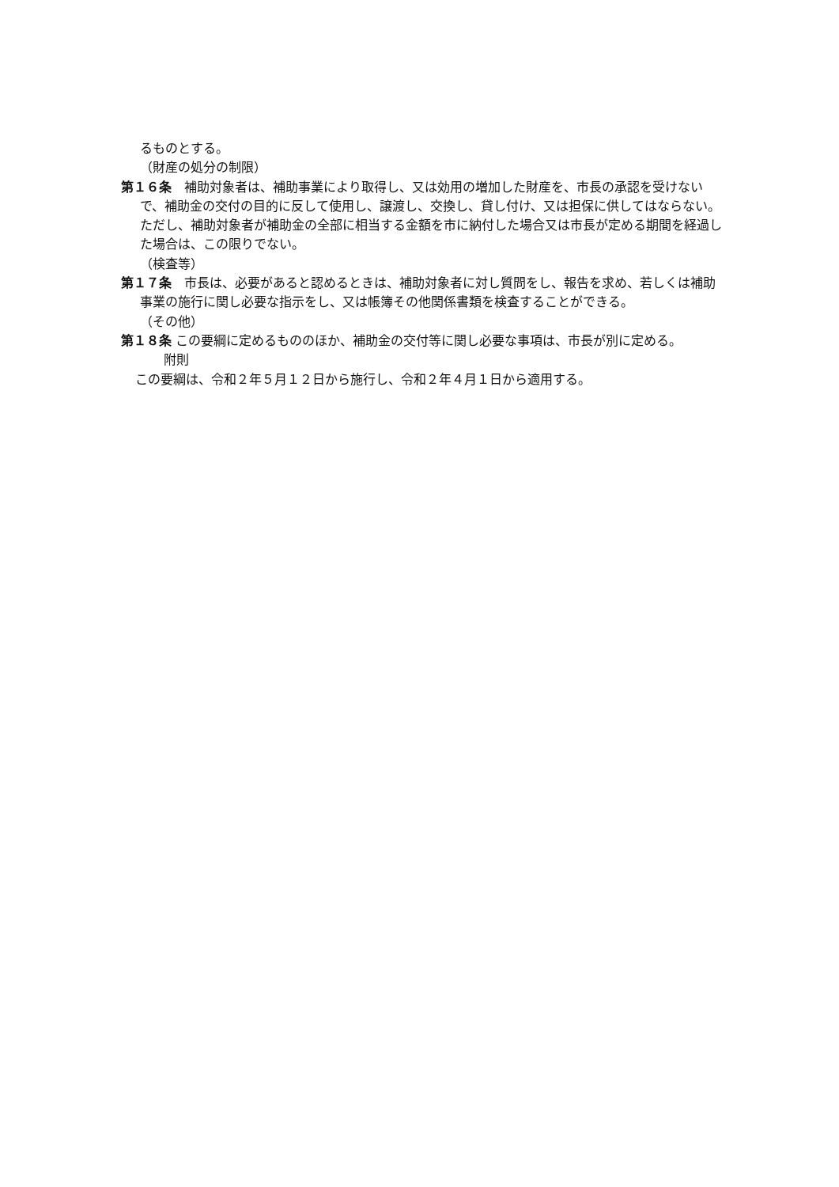るものとする。
（財産の処分の制限）
第１６条　補助対象者は、補助事業により取得し、又は効用の増加した財産を、市長の承認を受けないで、補助金の交付の目的に反して使用し、譲渡し、交換し、貸し付け、又は担保に供してはならない。ただし、補助対象者が補助金の全部に相当する金額を市に納付した場合又は市長が定める期間を経過した場合は、この限りでない。
（検査等）
第１７条　市長は、必要があると認めるときは、補助対象者に対し質問をし、報告を求め、若しくは補助事業の施行に関し必要な指示をし、又は帳簿その他関係書類を検査することができる。
（その他）
第１８条 この要綱に定めるもののほか、補助金の交付等に関し必要な事項は、市長が別に定める。
附則
この要綱は、令和２年５月１２日から施行し、令和２年４月１日から適用する。